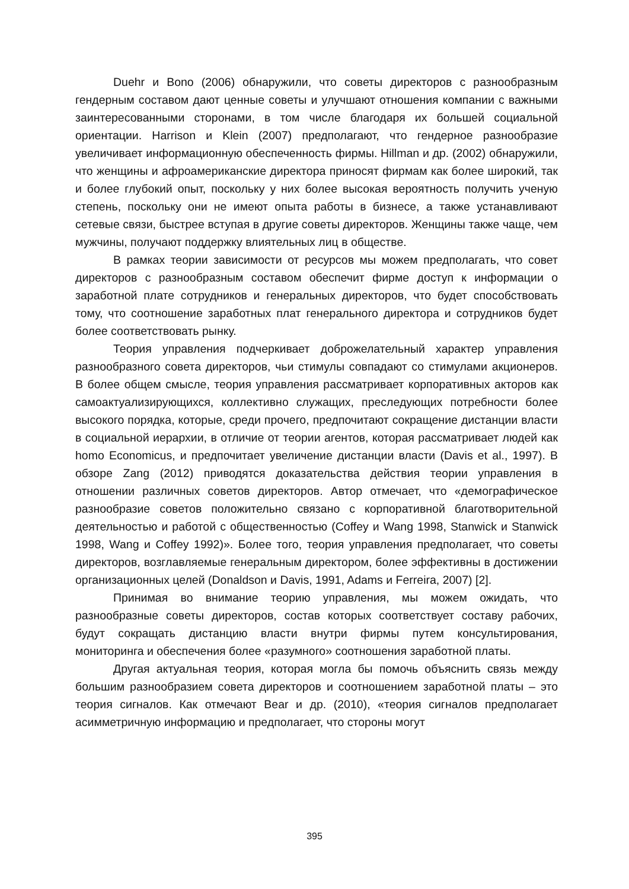Duehr и Bono (2006) обнаружили, что советы директоров с разнообразным гендерным составом дают ценные советы и улучшают отношения компании с важными заинтересованными сторонами, в том числе благодаря их большей социальной ориентации. Harrison и Klein (2007) предполагают, что гендерное разнообразие увеличивает информационную обеспеченность фирмы. Hillman и др. (2002) обнаружили, что женщины и афроамериканские директора приносят фирмам как более широкий, так и более глубокий опыт, поскольку у них более высокая вероятность получить ученую степень, поскольку они не имеют опыта работы в бизнесе, а также устанавливают сетевые связи, быстрее вступая в другие советы директоров. Женщины также чаще, чем мужчины, получают поддержку влиятельных лиц в обществе.
В рамках теории зависимости от ресурсов мы можем предполагать, что совет директоров с разнообразным составом обеспечит фирме доступ к информации о заработной плате сотрудников и генеральных директоров, что будет способствовать тому, что соотношение заработных плат генерального директора и сотрудников будет более соответствовать рынку.
Теория управления подчеркивает доброжелательный характер управления разнообразного совета директоров, чьи стимулы совпадают со стимулами акционеров. В более общем смысле, теория управления рассматривает корпоративных акторов как самоактуализирующихся, коллективно служащих, преследующих потребности более высокого порядка, которые, среди прочего, предпочитают сокращение дистанции власти в социальной иерархии, в отличие от теории агентов, которая рассматривает людей как homo Economicus, и предпочитает увеличение дистанции власти (Davis et al., 1997). В обзоре Zang (2012) приводятся доказательства действия теории управления в отношении различных советов директоров. Автор отмечает, что «демографическое разнообразие советов положительно связано с корпоративной благотворительной деятельностью и работой с общественностью (Coffey и Wang 1998, Stanwick и Stanwick 1998, Wang и Coffey 1992)». Более того, теория управления предполагает, что советы директоров, возглавляемые генеральным директором, более эффективны в достижении организационных целей (Donaldson и Davis, 1991, Adams и Ferreira, 2007) [2].
Принимая во внимание теорию управления, мы можем ожидать, что разнообразные советы директоров, состав которых соответствует составу рабочих, будут сокращать дистанцию власти внутри фирмы путем консультирования, мониторинга и обеспечения более «разумного» соотношения заработной платы.
Другая актуальная теория, которая могла бы помочь объяснить связь между большим разнообразием совета директоров и соотношением заработной платы – это теория сигналов. Как отмечают Bear и др. (2010), «теория сигналов предполагает асимметричную информацию и предполагает, что стороны могут
395